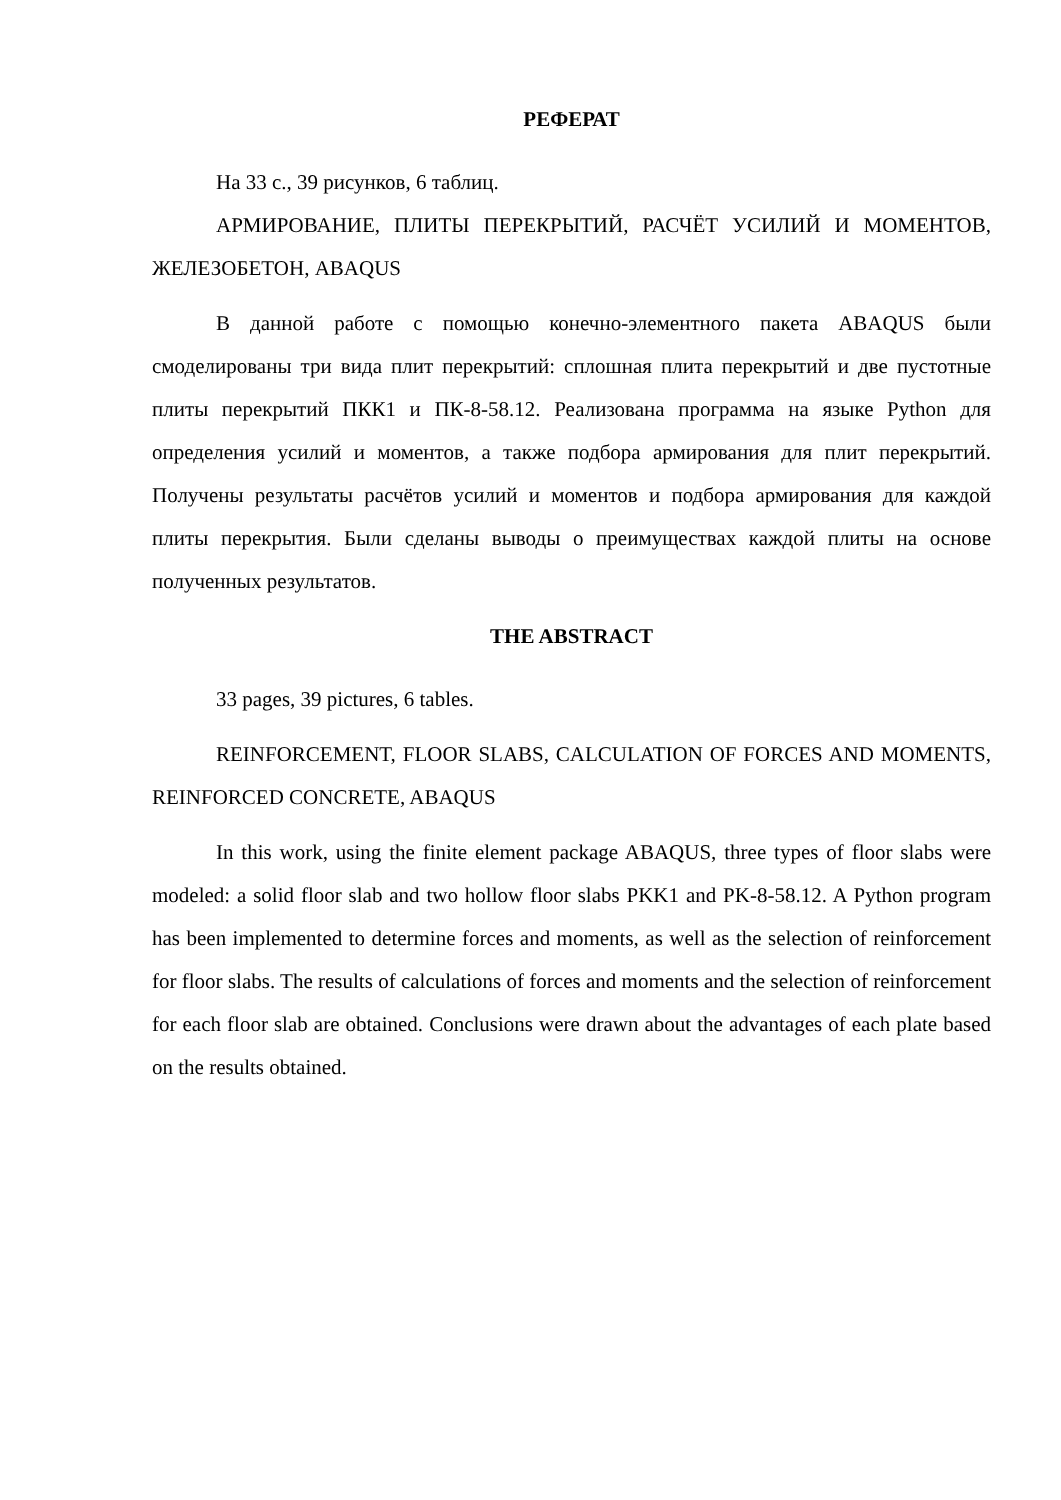РЕФЕРАТ
На 33 с., 39 рисунков, 6 таблиц.
АРМИРОВАНИЕ, ПЛИТЫ ПЕРЕКРЫТИЙ, РАСЧЁТ УСИЛИЙ И МОМЕНТОВ, ЖЕЛЕЗОБЕТОН, ABAQUS
В данной работе с помощью конечно-элементного пакета ABAQUS были смоделированы три вида плит перекрытий: сплошная плита перекрытий и две пустотные плиты перекрытий ПКК1 и ПК-8-58.12. Реализована программа на языке Python для определения усилий и моментов, а также подбора армирования для плит перекрытий. Получены результаты расчётов усилий и моментов и подбора армирования для каждой плиты перекрытия. Были сделаны выводы о преимуществах каждой плиты на основе полученных результатов.
THE ABSTRACT
33 pages, 39 pictures, 6 tables.
REINFORCEMENT, FLOOR SLABS, CALCULATION OF FORCES AND MOMENTS, REINFORCED CONCRETE, ABAQUS
In this work, using the finite element package ABAQUS, three types of floor slabs were modeled: a solid floor slab and two hollow floor slabs PKK1 and PK-8-58.12. A Python program has been implemented to determine forces and moments, as well as the selection of reinforcement for floor slabs. The results of calculations of forces and moments and the selection of reinforcement for each floor slab are obtained. Conclusions were drawn about the advantages of each plate based on the results obtained.